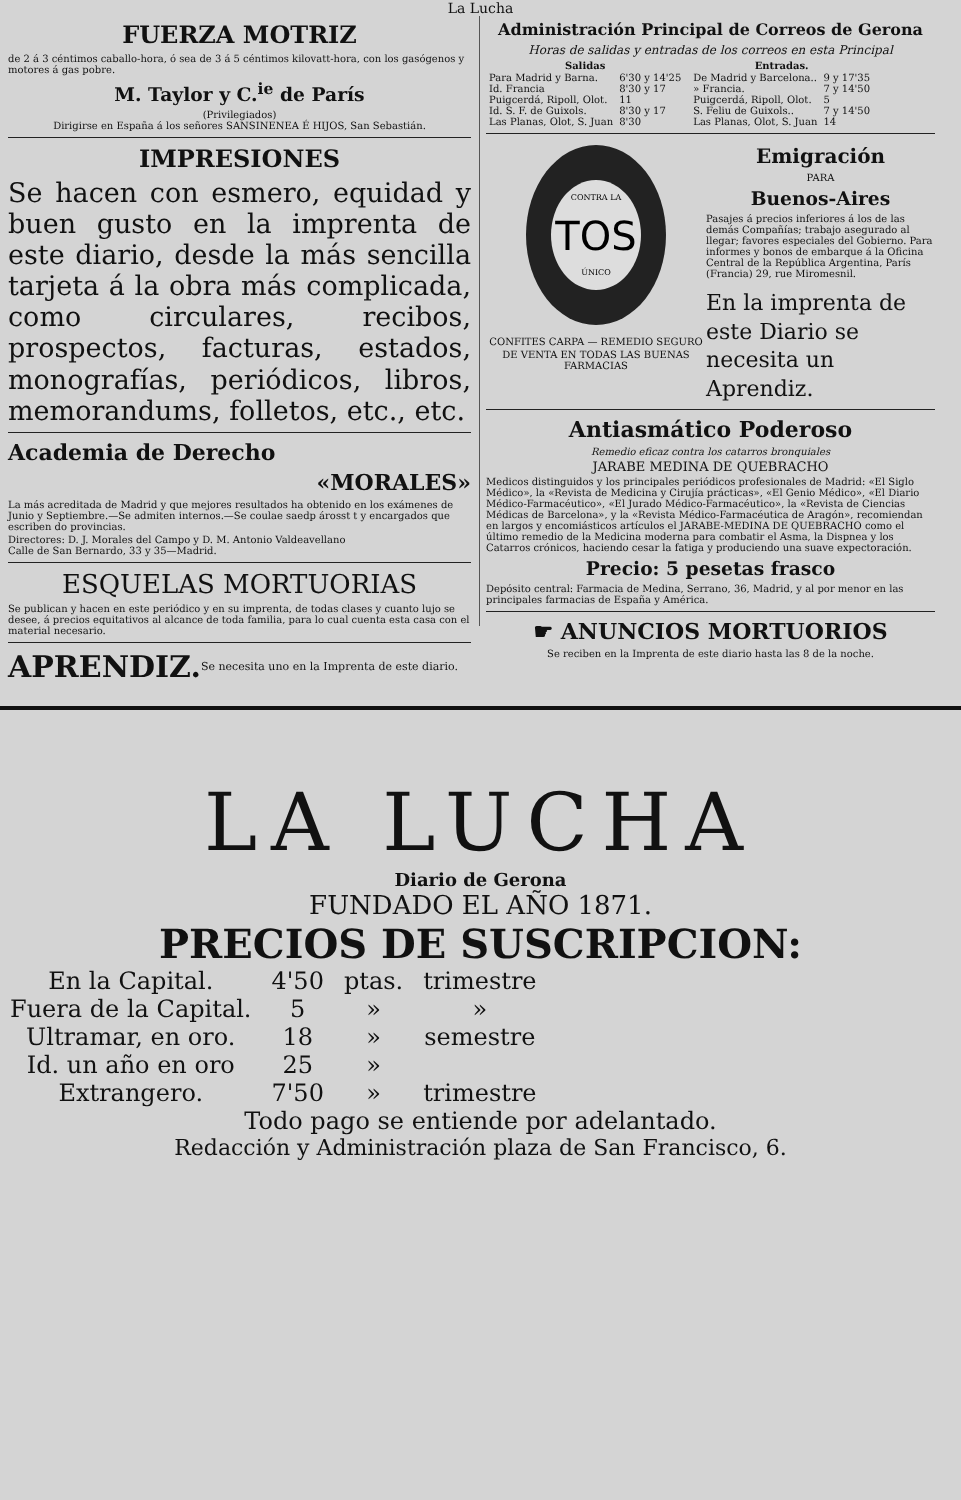La Lucha
FUERZA MOTRIZ
de 2 á 3 céntimos caballo-hora, ó sea de 3 á 5 céntimos kilovatt-hora, con los gasógenos y motores á gas pobre.
M. Taylor y C.<sup>ie</sup> de París
(Privilegiados)
Dirigirse en España á los señores SANSINENEA É HIJOS, San Sebastián.
IMPRESIONES
Se hacen con esmero, equidad y buen gusto en la imprenta de este diario, desde la más sencilla tarjeta á la obra más complicada, como circulares, recibos, prospectos, facturas, estados, monografías, periódicos, libros, memorandums, folletos, etc., etc.
Academia de Derecho
«MORALES»
La más acreditada de Madrid y que mejores resultados ha obtenido en los exámenes de Junio y Septiembre.—Se admiten internos.—Se coulae saedp árosst t y encargados que escriben do provincias.
Directores: D. J. Morales del Campo y D. M. Antonio Valdeavellano
Calle de San Bernardo, 33 y 35—Madrid.
ESQUELAS MORTUORIAS
Se publican y hacen en este periódico y en su imprenta, de todas clases y cuanto lujo se desee, á precios equitativos al alcance de toda familia, para lo cual cuenta esta casa con el material necesario.
APRENDIZ.
Se necesita uno en la Imprenta de este diario.
Administración Principal de Correos de Gerona
Horas de salidas y entradas de los correos en esta Principal
| Salidas | |
| --- | --- |
| Para Madrid y Barna. | 6'30 y 14'25 |
| Id. Francia | 8'30 y 17 |
| Puigcerdá, Ripoll, Olot. | 11 |
| Id. S. F. de Guixols. | 8'30 y 17 |
| Las Planas, Olot, S. Juan | 8'30 |
| Entradas. | |
| --- | --- |
| De Madrid y Barcelona.. | 9 y 17'35 |
| » Francia. | 7 y 14'50 |
| Puigcerdá, Ripoll, Olot. | 5 |
| S. Feliu de Guixols.. | 7 y 14'50 |
| Las Planas, Olot, S. Juan | 14 |
TOS
CONTRA LA
ÚNICO
CONFITES CARPA — REMEDIO SEGURO
DE VENTA EN TODAS LAS BUENAS FARMACIAS
Emigración
PARA
Buenos-Aires
Pasajes á precios inferiores á los de las demás Compañías; trabajo asegurado al llegar; favores especiales del Gobierno. Para informes y bonos de embarque á la Oficina Central de la República Argentina, París (Francia) 29, rue Miromesnil.
En la imprenta de este Diario se necesita un Aprendiz.
Antiasmático Poderoso
Remedio eficaz contra los catarros bronquiales
JARABE MEDINA DE QUEBRACHO
Medicos distinguidos y los principales periódicos profesionales de Madrid: «El Siglo Médico», la «Revista de Medicina y Cirujía prácticas», «El Genio Médico», «El Diario Médico-Farmacéutico», «El Jurado Médico-Farmacéutico», la «Revista de Ciencias Médicas de Barcelona», y la «Revista Médico-Farmacéutica de Aragón», recomiendan en largos y encomiásticos artículos el JARABE-MEDINA DE QUEBRACHO como el último remedio de la Medicina moderna para combatir el Asma, la Dispnea y los Catarros crónicos, haciendo cesar la fatiga y produciendo una suave expectoración.
Precio: 5 pesetas frasco
Depósito central: Farmacia de Medina, Serrano, 36, Madrid, y al por menor en las principales farmacias de España y América.
☛ ANUNCIOS MORTUORIOS
Se reciben en la Imprenta de este diario hasta las 8 de la noche.
LA LUCHA
Diario de Gerona
FUNDADO EL AÑO 1871.
PRECIOS DE SUSCRIPCION:
| En la Capital. | 4'50 | ptas. | trimestre |
| Fuera de la Capital. | 5 | » | » |
| Ultramar, en oro. | 18 | » | semestre |
| Id. un año en oro | 25 | » | |
| Extrangero. | 7'50 | » | trimestre |
Todo pago se entiende por adelantado.
Redacción y Administración plaza de San Francisco, 6.